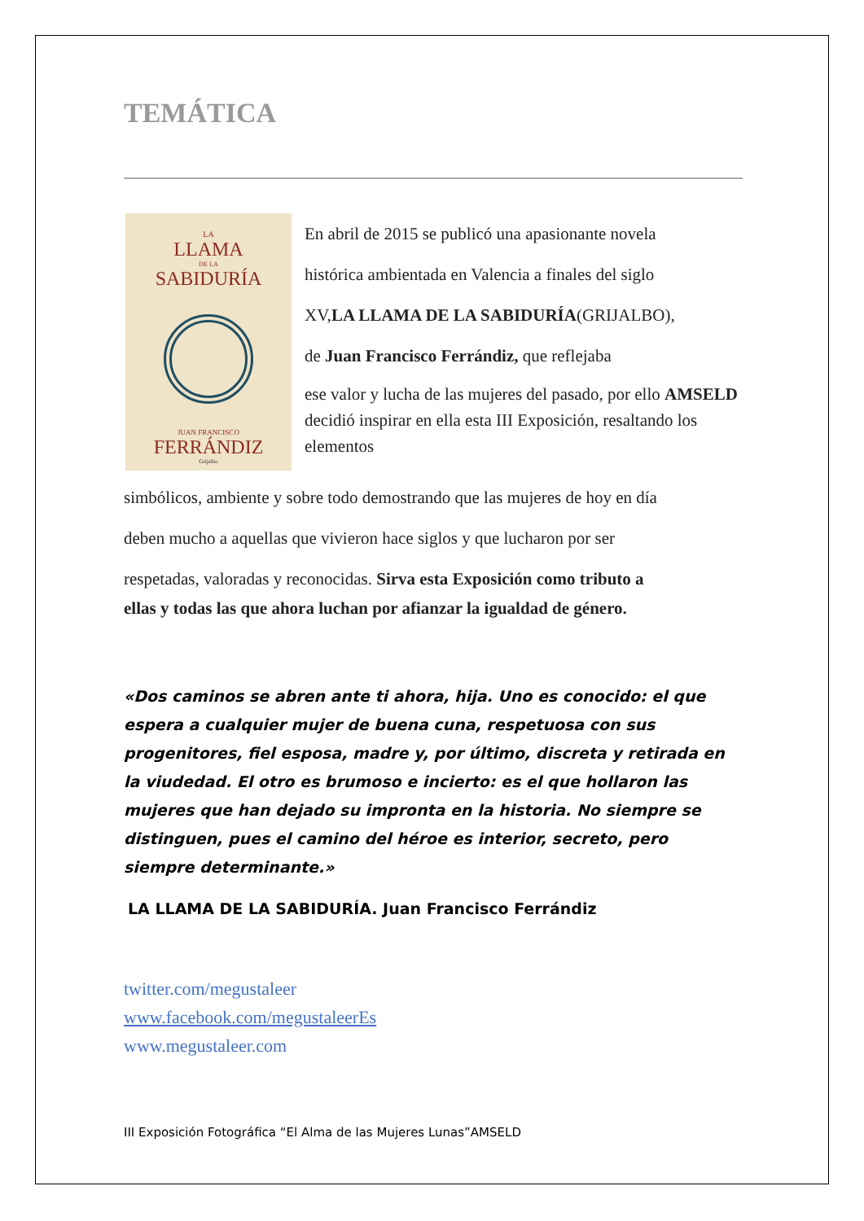TEMÁTICA
LA
LLAMA
DE LA
SABIDURÍA
JUAN FRANCISCO
FERRÁNDIZ
Grijalbo
En abril de 2015 se publicó una apasionante novela
histórica ambientada en Valencia a finales del siglo
XV,LA LLAMA DE LA SABIDURÍA(GRIJALBO),
de Juan Francisco Ferrándiz, que reflejaba
ese valor y lucha de las mujeres del pasado, por ello AMSELD decidió inspirar en ella esta III Exposición, resaltando los elementos
simbólicos, ambiente y sobre todo demostrando que las mujeres de hoy en día
deben mucho a aquellas que vivieron hace siglos y que lucharon por ser
respetadas, valoradas y reconocidas. Sirva esta Exposición como tributo a
ellas y todas las que ahora luchan por afianzar la igualdad de género.
«Dos caminos se abren ante ti ahora, hija. Uno es conocido: el que espera a cualquier mujer de buena cuna, respetuosa con sus progenitores, fiel esposa, madre y, por último, discreta y retirada en la viudedad. El otro es brumoso e incierto: es el que hollaron las mujeres que han dejado su impronta en la historia. No siempre se distinguen, pues el camino del héroe es interior, secreto, pero siempre determinante.»
LA LLAMA DE LA SABIDURÍA. Juan Francisco Ferrándiz
twitter.com/megustaleer
www.facebook.com/megustaleerEs
www.megustaleer.com
III Exposición Fotográfica “El Alma de las Mujeres Lunas”AMSELD